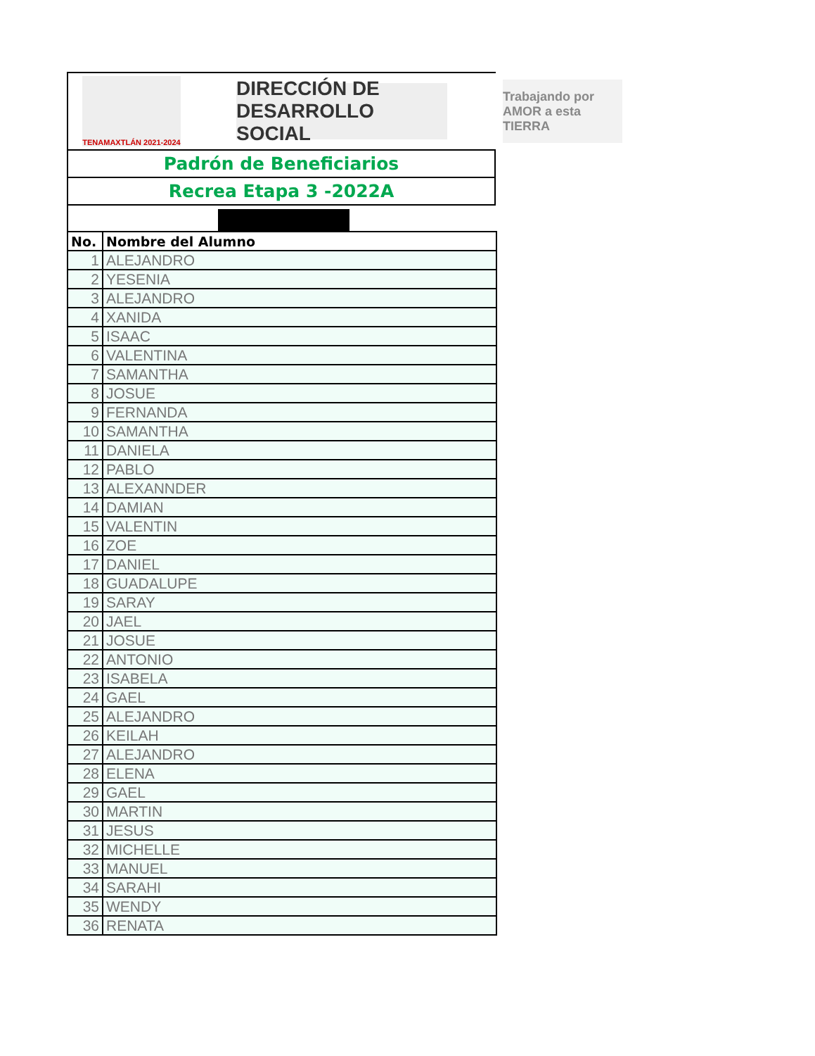TENAMAXTLÁN 2021-2024
DIRECCIÓN DE DESARROLLO SOCIAL
Trabajando por AMOR a esta TIERRA
Padrón de Beneficiarios
Recrea Etapa 3 -2022A
| No. | Nombre del Alumno |
| --- | --- |
| 1 | ALEJANDRO |
| 2 | YESENIA |
| 3 | ALEJANDRO |
| 4 | XANIDA |
| 5 | ISAAC |
| 6 | VALENTINA |
| 7 | SAMANTHA |
| 8 | JOSUE |
| 9 | FERNANDA |
| 10 | SAMANTHA |
| 11 | DANIELA |
| 12 | PABLO |
| 13 | ALEXANNDER |
| 14 | DAMIAN |
| 15 | VALENTIN |
| 16 | ZOE |
| 17 | DANIEL |
| 18 | GUADALUPE |
| 19 | SARAY |
| 20 | JAEL |
| 21 | JOSUE |
| 22 | ANTONIO |
| 23 | ISABELA |
| 24 | GAEL |
| 25 | ALEJANDRO |
| 26 | KEILAH |
| 27 | ALEJANDRO |
| 28 | ELENA |
| 29 | GAEL |
| 30 | MARTIN |
| 31 | JESUS |
| 32 | MICHELLE |
| 33 | MANUEL |
| 34 | SARAHI |
| 35 | WENDY |
| 36 | RENATA |